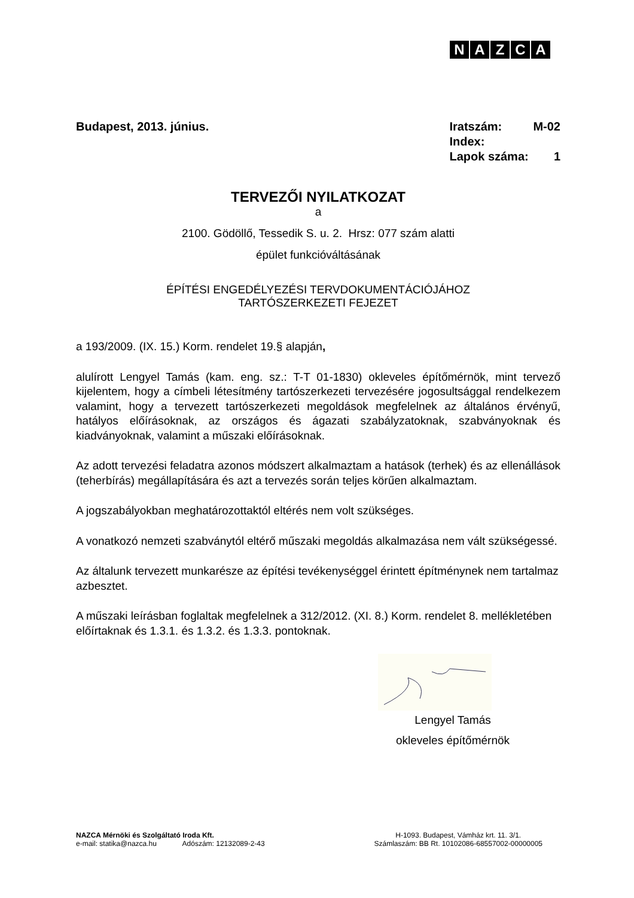NAZCA
Budapest, 2013. június.
| Iratszám: | M-02 |
| Index: | |
| Lapok száma: | 1 |
TERVEZŐI NYILATKOZAT
a
2100. Gödöllő, Tessedik S. u. 2. Hrsz: 077 szám alatti
épület funkcióváltásának
ÉPÍTÉSI ENGEDÉLYEZÉSI TERVDOKUMENTÁCIÓJÁHOZ
TARTÓSZERKEZETI FEJEZET
a 193/2009. (IX. 15.) Korm. rendelet 19.§ alapján,
alulírott Lengyel Tamás (kam. eng. sz.: T-T 01-1830) okleveles építőmérnök, mint tervező kijelentem, hogy a címbeli létesítmény tartószerkezeti tervezésére jogosultsággal rendelkezem valamint, hogy a tervezett tartószerkezeti megoldások megfelelnek az általános érvényű, hatályos előírásoknak, az országos és ágazati szabályzatoknak, szabványoknak és kiadványoknak, valamint a műszaki előírásoknak.
Az adott tervezési feladatra azonos módszert alkalmaztam a hatások (terhek) és az ellenállások (teherbírás) megállapítására és azt a tervezés során teljes körűen alkalmaztam.
A jogszabályokban meghatározottaktól eltérés nem volt szükséges.
A vonatkozó nemzeti szabványtól eltérő műszaki megoldás alkalmazása nem vált szükségessé.
Az általunk tervezett munkarésze az építési tevékenységgel érintett építménynek nem tartalmaz azbesztet.
A műszaki leírásban foglaltak megfelelnek a 312/2012. (XI. 8.) Korm. rendelet 8. mellékletében előírtaknak és 1.3.1. és 1.3.2. és 1.3.3. pontoknak.
Lengyel Tamás
okleveles építőmérnök
NAZCA Mérnöki és Szolgáltató Iroda Kft.
e-mail: statika@nazca.hu Adószám: 12132089-2-43
H-1093. Budapest, Vámház krt. 11. 3/1.
Számlaszám: BB Rt. 10102086-68557002-00000005